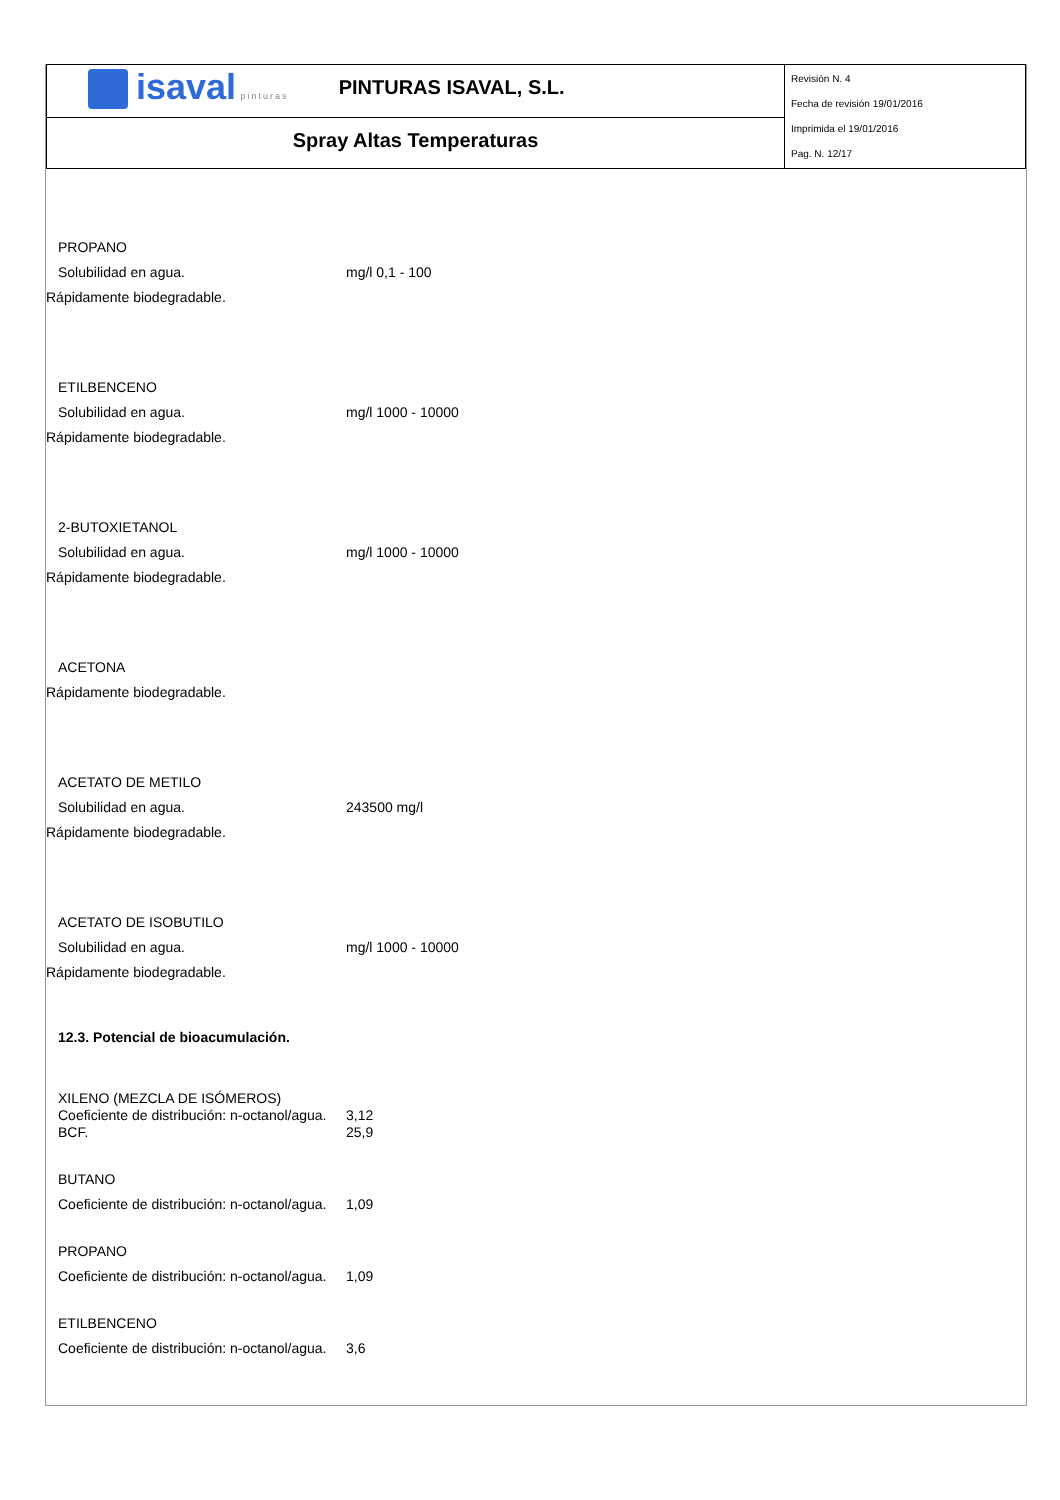| isaval pinturas PINTURAS ISAVAL, S.L. | Revisión N. 4 Fecha de revisión 19/01/2016 Imprimida el 19/01/2016 Pag. N. 12/17 |
| Spray Altas Temperaturas | |
PROPANO
Solubilidad en agua. mg/l 0,1 - 100
Rápidamente biodegradable.
ETILBENCENO
Solubilidad en agua. mg/l 1000 - 10000
Rápidamente biodegradable.
2-BUTOXIETANOL
Solubilidad en agua. mg/l 1000 - 10000
Rápidamente biodegradable.
ACETONA
Rápidamente biodegradable.
ACETATO DE METILO
Solubilidad en agua. 243500 mg/l
Rápidamente biodegradable.
ACETATO DE ISOBUTILO
Solubilidad en agua. mg/l 1000 - 10000
Rápidamente biodegradable.
12.3. Potencial de bioacumulación.
XILENO (MEZCLA DE ISÓMEROS)
Coeficiente de distribución: n-octanol/agua.
3,12
BCF. 25,9
BUTANO
Coeficiente de distribución: n-octanol/agua.
1,09
PROPANO
Coeficiente de distribución: n-octanol/agua.
1,09
ETILBENCENO
Coeficiente de distribución: n-octanol/agua.
3,6